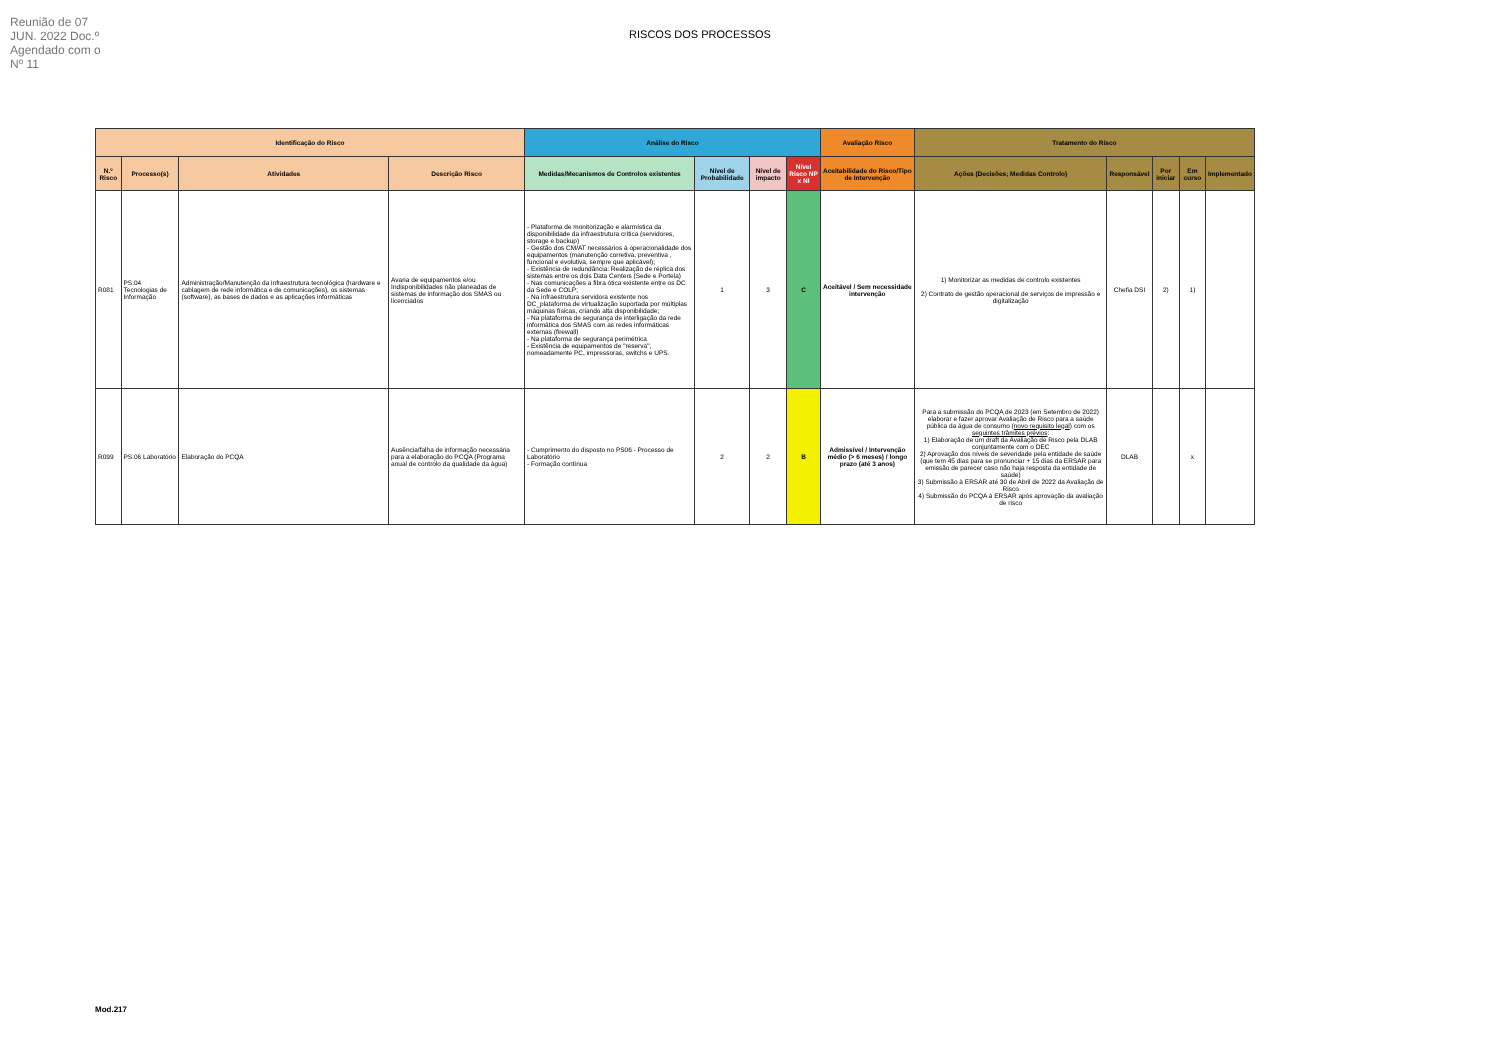Reunião de 07 JUN. 2022 Doc.º Agendado com o Nº 11
RISCOS DOS PROCESSOS
| Identificação do Risco | | | | Análise do Risco | | | | Avaliação Risco | Tratamento do Risco | | | | |
| --- | --- | --- | --- | --- | --- | --- | --- | --- | --- | --- | --- | --- | --- |
| N.º Risco | Processo(s) | Atividades | Descrição Risco | Medidas/Mecanismos de Controlos existentes | Nível de Probabilidade | Nível de impacto | Nível Risco NP x NI | Aceitabilidade do Risco/Tipo de Intervenção | Ações (Decisões; Medidas Controlo) | Responsável | Por iniciar | Em curso | Implementado |
| R081 | PS.04 Tecnologias de Informação | Administração/Manutenção da infraestrutura tecnológica (hardware e cablagem de rede informática e de comunicações), os sistemas (software), as bases de dados e as aplicações informáticas | Avaria de equipamentos e/ou Indisponibilidades não planeadas de sistemas de informação dos SMAS ou licenciados | - Plataforma de monitorização e alarmística da disponibilidade da infraestrutura crítica (servidores, storage e backup) - Gestão dos CM/AT necessários à operacionalidade dos equipamentos (manutenção corretiva, preventiva , funcional e evolutiva, sempre que aplicável); - Existência de redundância: Realização de réplica dos sistemas entre os dois Data Centers (Sede e Portela) - Nas comunicações a fibra ótica existente entre os DC da Sede e COLP; - Na infraestrutura servidora existente nos DC_plataforma de virtualização suportada por múltiplas máquinas físicas, criando alta disponibilidade; - Na plataforma de segurança de interligação da rede informática dos SMAS com as redes informáticas externas (firewall) - Na plataforma de segurança perimétrica - Existência de equipamentos de "reserva", nomeadamente PC, impressoras, switchs e UPS. | 1 | 3 | C | Aceitável / Sem necessidade intervenção | 1) Monitorizar as medidas de controlo existentes 2) Contrato de gestão operacional de serviços de impressão e digitalização | Chefia DSI | 2) | 1) | |
| R099 | PS.06 Laboratório | Elaboração do PCQA | Ausência/falha de informação necessária para a elaboração do PCQA (Programa anual de controlo da qualidade da água) | - Cumprimento do disposto no PS06 - Processo de Laboratório - Formação contínua | 2 | 2 | B | Admissível / Intervenção médio (> 6 meses) / longo prazo (até 3 anos) | Para a submissão do PCQA de 2023 (em Setembro de 2022) elaborar e fazer aprovar Avaliação de Risco para a saúde pública da água de consumo ( novo requisito legal ) com os seguintes trâmites prévios : 1) Elaboração de um draft da Avaliação de Risco pela DLAB conjuntamente com o DEC 2) Aprovação dos níveis de severidade pela entidade de saúde (que tem 45 dias para se pronunciar + 15 dias da ERSAR para emissão de parecer caso não haja resposta da entidade de saúde) 3) Submissão à ERSAR até 30 de Abril de 2022 da Avaliação de Risco 4) Submissão do PCQA à ERSAR após aprovação da avaliação de risco | DLAB | | x | |
Mod.217